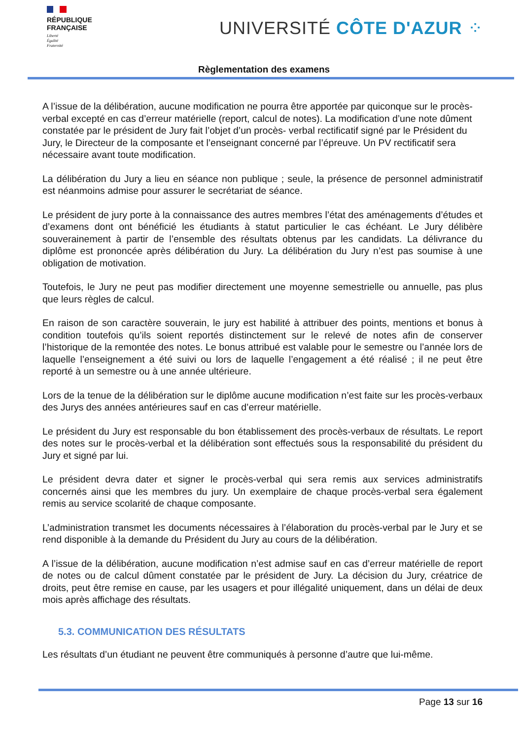RÉPUBLIQUE
FRANÇAISE
Liberté
Égalité
Fraternité
UNIVERSITÉ CÔTE D'AZUR ⁘
Règlementation des examens
A l’issue de la délibération, aucune modification ne pourra être apportée par quiconque sur le procès-verbal excepté en cas d’erreur matérielle (report, calcul de notes). La modification d’une note dûment constatée par le président de Jury fait l’objet d’un procès- verbal rectificatif signé par le Président du Jury, le Directeur de la composante et l’enseignant concerné par l’épreuve. Un PV rectificatif sera nécessaire avant toute modification.
La délibération du Jury a lieu en séance non publique ; seule, la présence de personnel administratif est néanmoins admise pour assurer le secrétariat de séance.
Le président de jury porte à la connaissance des autres membres l’état des aménagements d’études et d’examens dont ont bénéficié les étudiants à statut particulier le cas échéant. Le Jury délibère souverainement à partir de l’ensemble des résultats obtenus par les candidats. La délivrance du diplôme est prononcée après délibération du Jury. La délibération du Jury n’est pas soumise à une obligation de motivation.
Toutefois, le Jury ne peut pas modifier directement une moyenne semestrielle ou annuelle, pas plus que leurs règles de calcul.
En raison de son caractère souverain, le jury est habilité à attribuer des points, mentions et bonus à condition toutefois qu’ils soient reportés distinctement sur le relevé de notes afin de conserver l’historique de la remontée des notes. Le bonus attribué est valable pour le semestre ou l’année lors de laquelle l’enseignement a été suivi ou lors de laquelle l’engagement a été réalisé ; il ne peut être reporté à un semestre ou à une année ultérieure.
Lors de la tenue de la délibération sur le diplôme aucune modification n’est faite sur les procès-verbaux des Jurys des années antérieures sauf en cas d’erreur matérielle.
Le président du Jury est responsable du bon établissement des procès-verbaux de résultats. Le report des notes sur le procès-verbal et la délibération sont effectués sous la responsabilité du président du Jury et signé par lui.
Le président devra dater et signer le procès-verbal qui sera remis aux services administratifs concernés ainsi que les membres du jury. Un exemplaire de chaque procès-verbal sera également remis au service scolarité de chaque composante.
L’administration transmet les documents nécessaires à l’élaboration du procès-verbal par le Jury et se rend disponible à la demande du Président du Jury au cours de la délibération.
A l’issue de la délibération, aucune modification n’est admise sauf en cas d’erreur matérielle de report de notes ou de calcul dûment constatée par le président de Jury. La décision du Jury, créatrice de droits, peut être remise en cause, par les usagers et pour illégalité uniquement, dans un délai de deux mois après affichage des résultats.
5.3. COMMUNICATION DES RÉSULTATS
Les résultats d’un étudiant ne peuvent être communiqués à personne d’autre que lui-même.
Page 13 sur 16